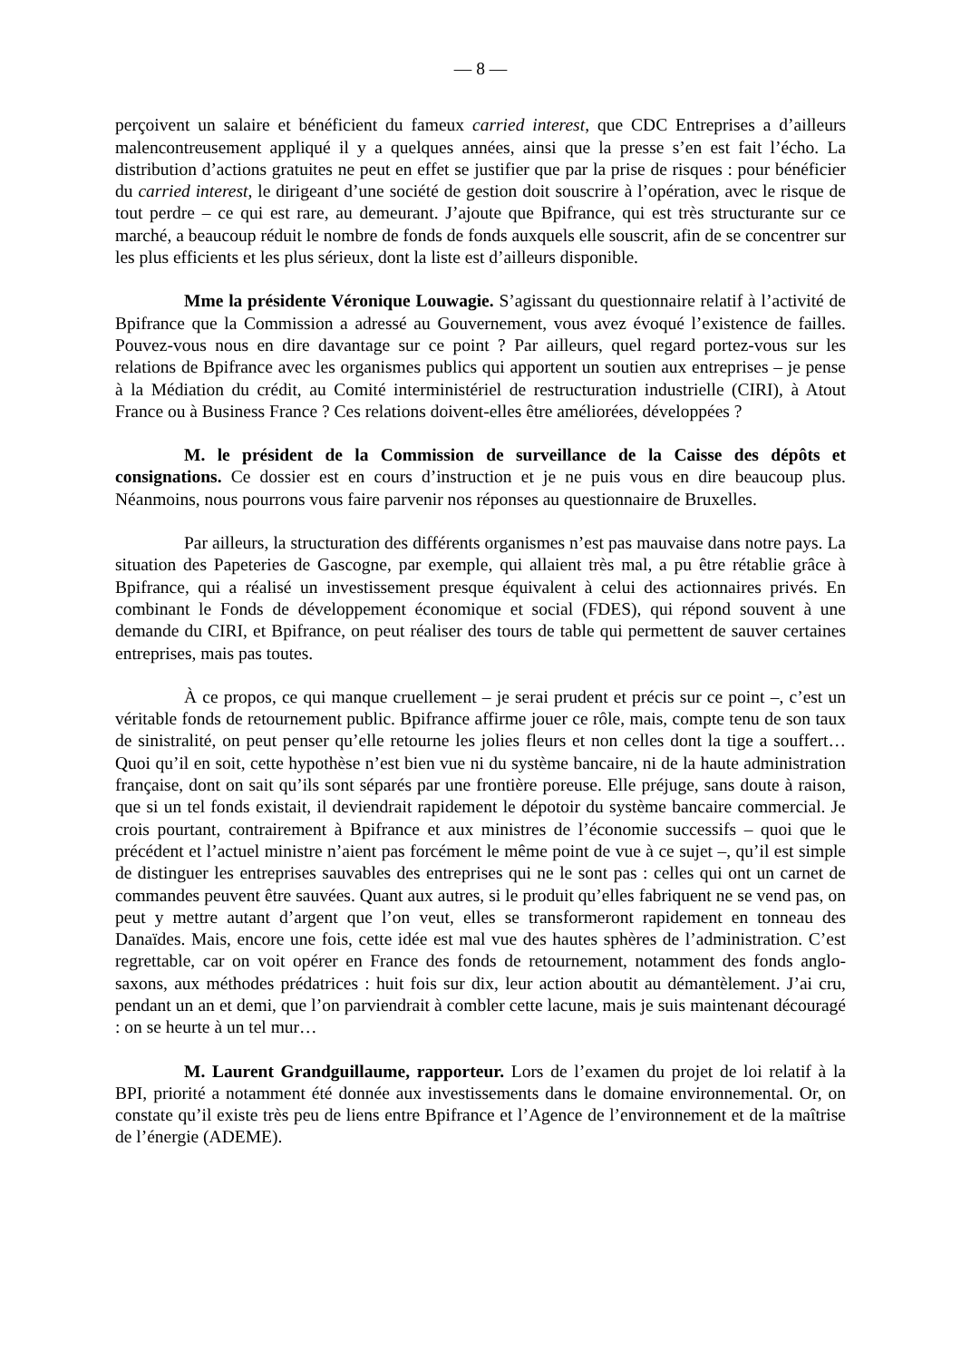— 8 —
perçoivent un salaire et bénéficient du fameux carried interest, que CDC Entreprises a d’ailleurs malencontreusement appliqué il y a quelques années, ainsi que la presse s’en est fait l’écho. La distribution d’actions gratuites ne peut en effet se justifier que par la prise de risques : pour bénéficier du carried interest, le dirigeant d’une société de gestion doit souscrire à l’opération, avec le risque de tout perdre – ce qui est rare, au demeurant. J’ajoute que Bpifrance, qui est très structurante sur ce marché, a beaucoup réduit le nombre de fonds de fonds auxquels elle souscrit, afin de se concentrer sur les plus efficients et les plus sérieux, dont la liste est d’ailleurs disponible.
Mme la présidente Véronique Louwagie. S’agissant du questionnaire relatif à l’activité de Bpifrance que la Commission a adressé au Gouvernement, vous avez évoqué l’existence de failles. Pouvez-vous nous en dire davantage sur ce point ? Par ailleurs, quel regard portez-vous sur les relations de Bpifrance avec les organismes publics qui apportent un soutien aux entreprises – je pense à la Médiation du crédit, au Comité interministériel de restructuration industrielle (CIRI), à Atout France ou à Business France ? Ces relations doivent-elles être améliorées, développées ?
M. le président de la Commission de surveillance de la Caisse des dépôts et consignations. Ce dossier est en cours d’instruction et je ne puis vous en dire beaucoup plus. Néanmoins, nous pourrons vous faire parvenir nos réponses au questionnaire de Bruxelles.
Par ailleurs, la structuration des différents organismes n’est pas mauvaise dans notre pays. La situation des Papeteries de Gascogne, par exemple, qui allaient très mal, a pu être rétablie grâce à Bpifrance, qui a réalisé un investissement presque équivalent à celui des actionnaires privés. En combinant le Fonds de développement économique et social (FDES), qui répond souvent à une demande du CIRI, et Bpifrance, on peut réaliser des tours de table qui permettent de sauver certaines entreprises, mais pas toutes.
À ce propos, ce qui manque cruellement – je serai prudent et précis sur ce point –, c’est un véritable fonds de retournement public. Bpifrance affirme jouer ce rôle, mais, compte tenu de son taux de sinistralité, on peut penser qu’elle retourne les jolies fleurs et non celles dont la tige a souffert… Quoi qu’il en soit, cette hypothèse n’est bien vue ni du système bancaire, ni de la haute administration française, dont on sait qu’ils sont séparés par une frontière poreuse. Elle préjuge, sans doute à raison, que si un tel fonds existait, il deviendrait rapidement le dépotoir du système bancaire commercial. Je crois pourtant, contrairement à Bpifrance et aux ministres de l’économie successifs – quoi que le précédent et l’actuel ministre n’aient pas forcément le même point de vue à ce sujet –, qu’il est simple de distinguer les entreprises sauvables des entreprises qui ne le sont pas : celles qui ont un carnet de commandes peuvent être sauvées. Quant aux autres, si le produit qu’elles fabriquent ne se vend pas, on peut y mettre autant d’argent que l’on veut, elles se transformeront rapidement en tonneau des Danaïdes. Mais, encore une fois, cette idée est mal vue des hautes sphères de l’administration. C’est regrettable, car on voit opérer en France des fonds de retournement, notamment des fonds anglo-saxons, aux méthodes prédatrices : huit fois sur dix, leur action aboutit au démantèlement. J’ai cru, pendant un an et demi, que l’on parviendrait à combler cette lacune, mais je suis maintenant découragé : on se heurte à un tel mur…
M. Laurent Grandguillaume, rapporteur. Lors de l’examen du projet de loi relatif à la BPI, priorité a notamment été donnée aux investissements dans le domaine environnemental. Or, on constate qu’il existe très peu de liens entre Bpifrance et l’Agence de l’environnement et de la maîtrise de l’énergie (ADEME).